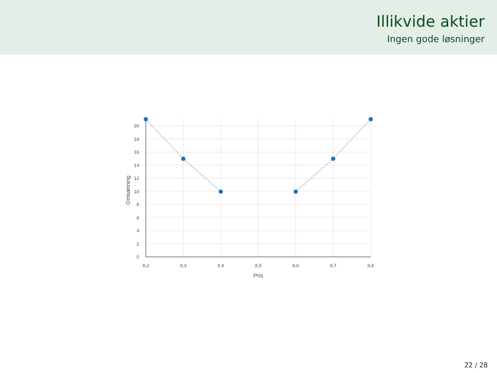Illikvide aktier
Ingen gode løsninger
0
2
4
6
8
10
12
14
16
18
20
8,2
8,3
8,4
8,5
8,6
8,7
8,8
Pris
Omsætning
22 / 28